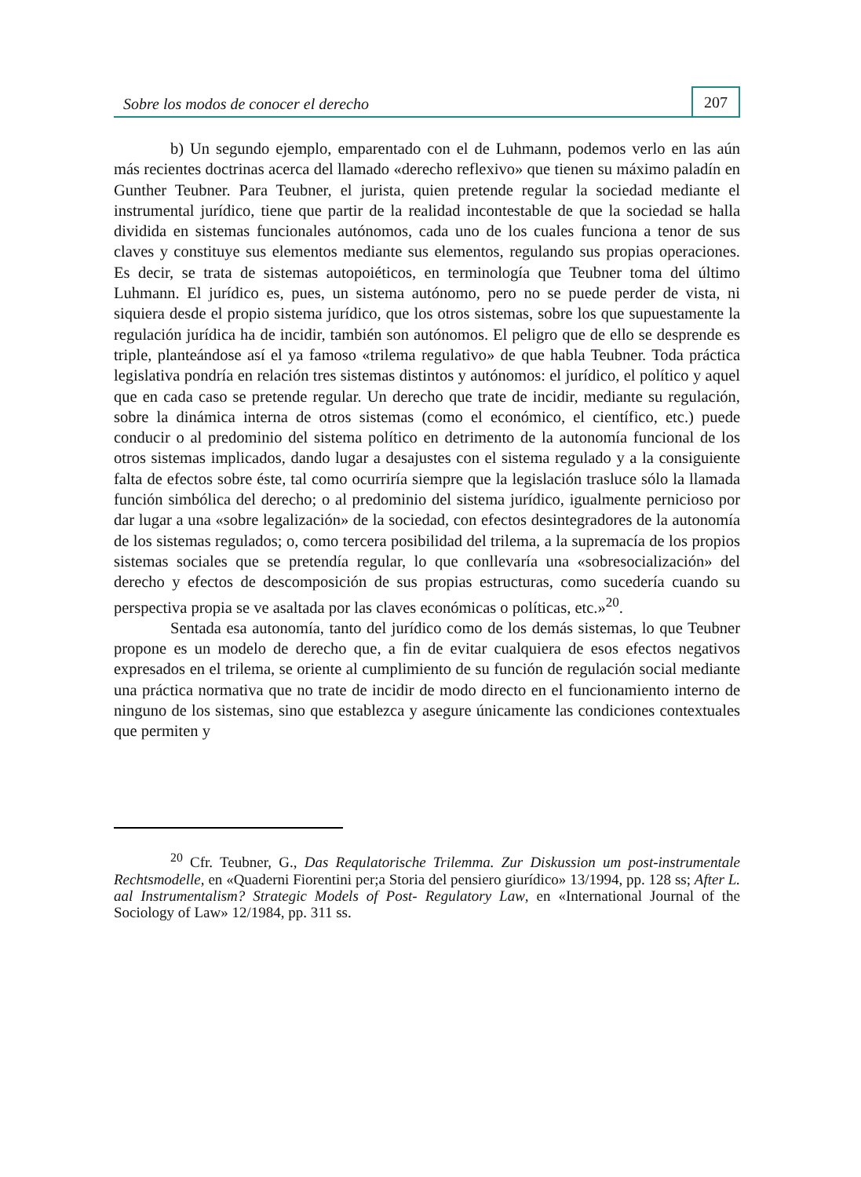Sobre los modos de conocer el derecho
207
b) Un segundo ejemplo, emparentado con el de Luhmann, podemos verlo en las aún más recientes doctrinas acerca del llamado «derecho reflexivo» que tienen su máximo paladín en Gunther Teubner. Para Teubner, el jurista, quien pretende regular la sociedad mediante el instrumental jurídico, tiene que partir de la realidad incontestable de que la sociedad se halla dividida en sistemas funcionales autónomos, cada uno de los cuales funciona a tenor de sus claves y constituye sus elementos mediante sus elementos, regulando sus propias operaciones. Es decir, se trata de sistemas autopoiéticos, en terminología que Teubner toma del último Luhmann. El jurídico es, pues, un sistema autónomo, pero no se puede perder de vista, ni siquiera desde el propio sistema jurídico, que los otros sistemas, sobre los que supuestamente la regulación jurídica ha de incidir, también son autónomos. El peligro que de ello se desprende es triple, planteándose así el ya famoso «trilema regulativo» de que habla Teubner. Toda práctica legislativa pondría en relación tres sistemas distintos y autónomos: el jurídico, el político y aquel que en cada caso se pretende regular. Un derecho que trate de incidir, mediante su regulación, sobre la dinámica interna de otros sistemas (como el económico, el científico, etc.) puede conducir o al predominio del sistema político en detrimento de la autonomía funcional de los otros sistemas implicados, dando lugar a desajustes con el sistema regulado y a la consiguiente falta de efectos sobre éste, tal como ocurriría siempre que la legislación trasluce sólo la llamada función simbólica del derecho; o al predominio del sistema jurídico, igualmente pernicioso por dar lugar a una «sobre legalización» de la sociedad, con efectos desintegradores de la autonomía de los sistemas regulados; o, como tercera posibilidad del trilema, a la supremacía de los propios sistemas sociales que se pretendía regular, lo que conllevaría una «sobresocialización» del derecho y efectos de descomposición de sus propias estructuras, como sucedería cuando su perspectiva propia se ve asaltada por las claves económicas o políticas, etc.»<sup>20</sup>.
Sentada esa autonomía, tanto del jurídico como de los demás sistemas, lo que Teubner propone es un modelo de derecho que, a fin de evitar cualquiera de esos efectos negativos expresados en el trilema, se oriente al cumplimiento de su función de regulación social mediante una práctica normativa que no trate de incidir de modo directo en el funcionamiento interno de ninguno de los sistemas, sino que establezca y asegure únicamente las condiciones contextuales que permiten y
<sup>20</sup> Cfr. Teubner, G., Das Requlatorische Trilemma. Zur Diskussion um post-instrumentale Rechtsmodelle, en «Quaderni Fiorentini per;a Storia del pensiero giurídico» 13/1994, pp. 128 ss; After L. aal Instrumentalism? Strategic Models of Post- Regulatory Law, en «International Journal of the Sociology of Law» 12/1984, pp. 311 ss.